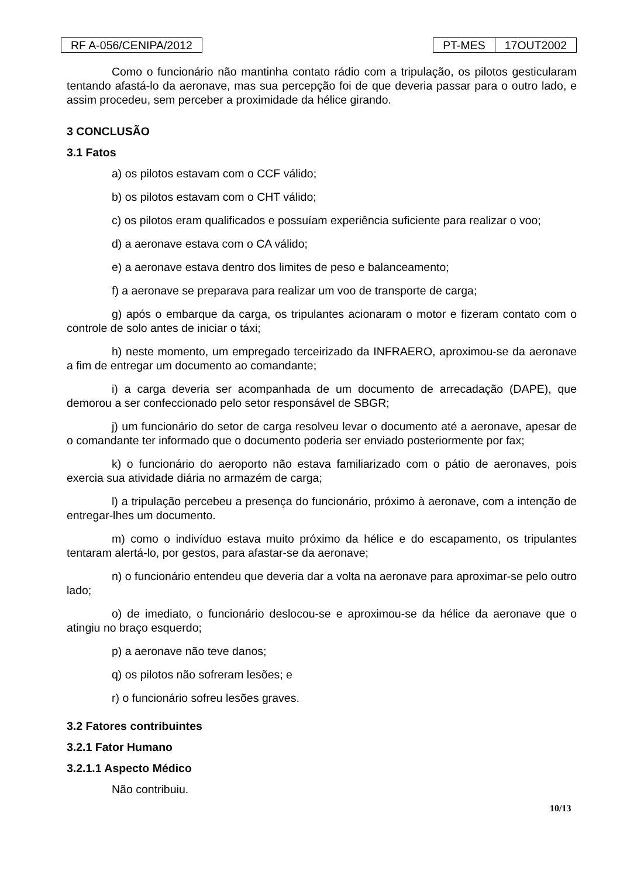RF A-056/CENIPA/2012 PT-MES 17OUT2002
Como o funcionário não mantinha contato rádio com a tripulação, os pilotos gesticularam tentando afastá-lo da aeronave, mas sua percepção foi de que deveria passar para o outro lado, e assim procedeu, sem perceber a proximidade da hélice girando.
3 CONCLUSÃO
3.1 Fatos
a) os pilotos estavam com o CCF válido;
b) os pilotos estavam com o CHT válido;
c) os pilotos eram qualificados e possuíam experiência suficiente para realizar o voo;
d) a aeronave estava com o CA válido;
e) a aeronave estava dentro dos limites de peso e balanceamento;
f) a aeronave se preparava para realizar um voo de transporte de carga;
g) após o embarque da carga, os tripulantes acionaram o motor e fizeram contato com o controle de solo antes de iniciar o táxi;
h) neste momento, um empregado terceirizado da INFRAERO, aproximou-se da aeronave a fim de entregar um documento ao comandante;
i) a carga deveria ser acompanhada de um documento de arrecadação (DAPE), que demorou a ser confeccionado pelo setor responsável de SBGR;
j) um funcionário do setor de carga resolveu levar o documento até a aeronave, apesar de o comandante ter informado que o documento poderia ser enviado posteriormente por fax;
k) o funcionário do aeroporto não estava familiarizado com o pátio de aeronaves, pois exercia sua atividade diária no armazém de carga;
l) a tripulação percebeu a presença do funcionário, próximo à aeronave, com a intenção de entregar-lhes um documento.
m) como o indivíduo estava muito próximo da hélice e do escapamento, os tripulantes tentaram alertá-lo, por gestos, para afastar-se da aeronave;
n) o funcionário entendeu que deveria dar a volta na aeronave para aproximar-se pelo outro lado;
o) de imediato, o funcionário deslocou-se e aproximou-se da hélice da aeronave que o atingiu no braço esquerdo;
p) a aeronave não teve danos;
q) os pilotos não sofreram lesões; e
r) o funcionário sofreu lesões graves.
3.2 Fatores contribuintes
3.2.1 Fator Humano
3.2.1.1 Aspecto Médico
Não contribuiu.
10/13